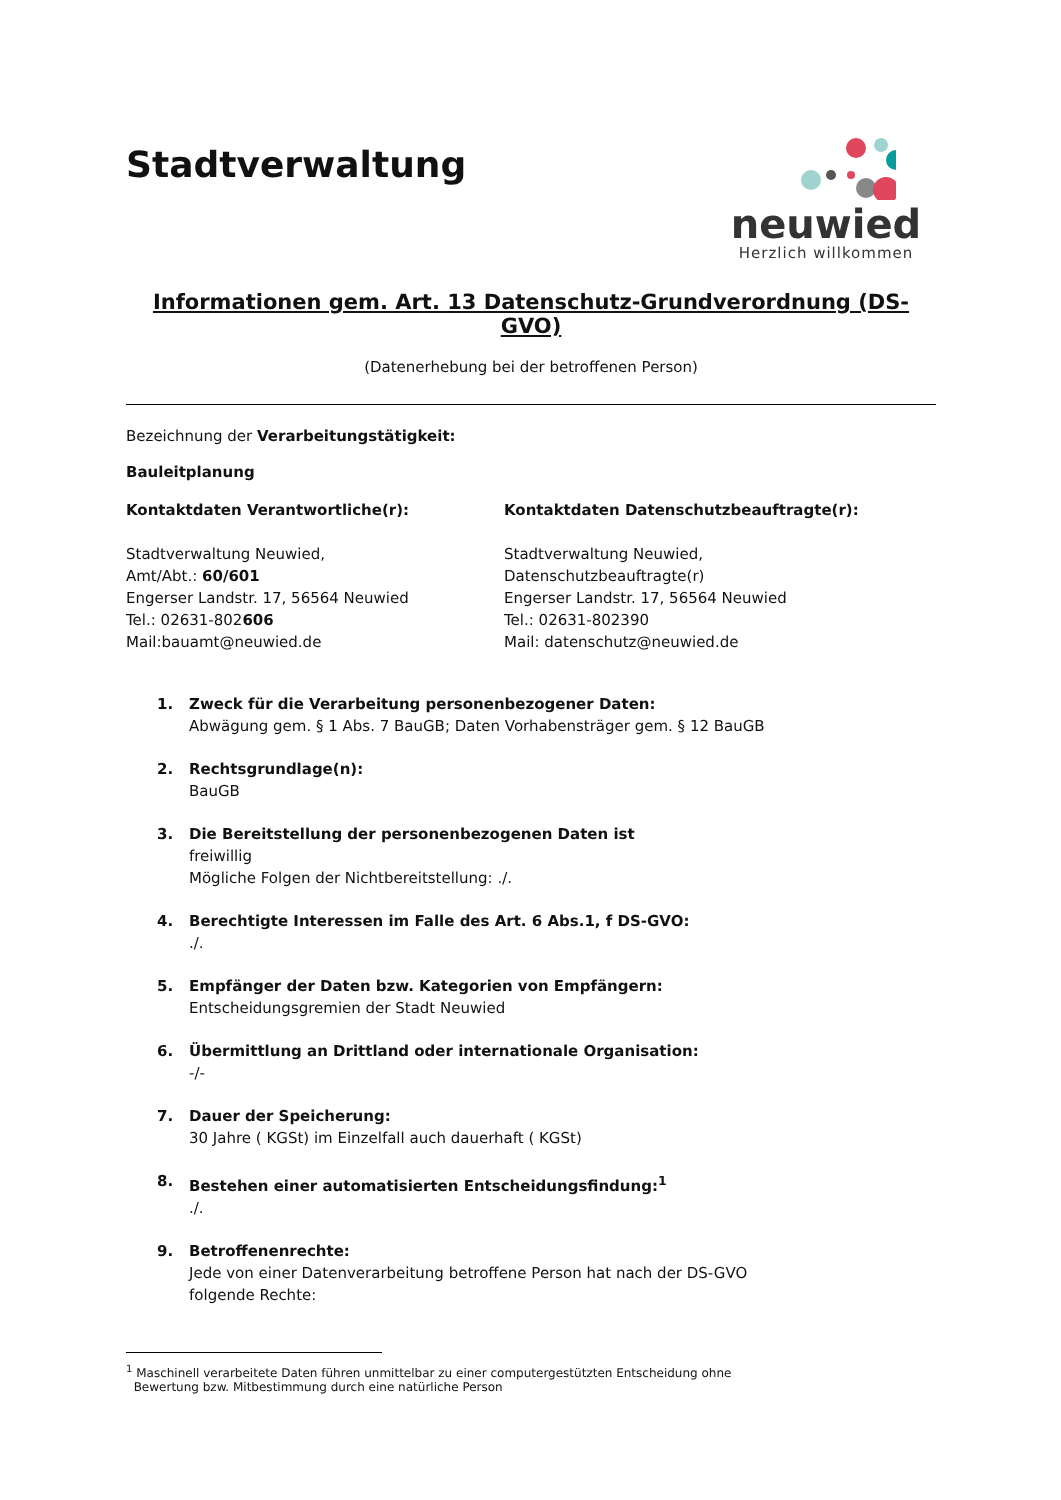Stadtverwaltung
neuwied
Herzlich willkommen
Informationen gem. Art. 13 Datenschutz-Grundverordnung (DS-GVO)
(Datenerhebung bei der betroffenen Person)
Bezeichnung der Verarbeitungstätigkeit:
Bauleitplanung
Kontaktdaten Verantwortliche(r):
Stadtverwaltung Neuwied,
Amt/Abt.: 60/601
Engerser Landstr. 17, 56564 Neuwied
Tel.: 02631-802606
Mail:bauamt@neuwied.de
Kontaktdaten Datenschutzbeauftragte(r):
Stadtverwaltung Neuwied,
Datenschutzbeauftragte(r)
Engerser Landstr. 17, 56564 Neuwied
Tel.: 02631-802390
Mail: datenschutz@neuwied.de
1. Zweck für die Verarbeitung personenbezogener Daten:
Abwägung gem. § 1 Abs. 7 BauGB; Daten Vorhabensträger gem. § 12 BauGB
2. Rechtsgrundlage(n):
BauGB
3. Die Bereitstellung der personenbezogenen Daten ist
freiwillig
Mögliche Folgen der Nichtbereitstellung: ./.
4. Berechtigte Interessen im Falle des Art. 6 Abs.1, f DS-GVO:
./.
5. Empfänger der Daten bzw. Kategorien von Empfängern:
Entscheidungsgremien der Stadt Neuwied
6. Übermittlung an Drittland oder internationale Organisation:
-/-
7. Dauer der Speicherung:
30 Jahre ( KGSt) im Einzelfall auch dauerhaft ( KGSt)
8. Bestehen einer automatisierten Entscheidungsfindung:<sup>1</sup>
./.
9. Betroffenenrechte:
Jede von einer Datenverarbeitung betroffene Person hat nach der DS-GVO
folgende Rechte:
<sup>1</sup> Maschinell verarbeitete Daten führen unmittelbar zu einer computergestützten Entscheidung ohne
Bewertung bzw. Mitbestimmung durch eine natürliche Person